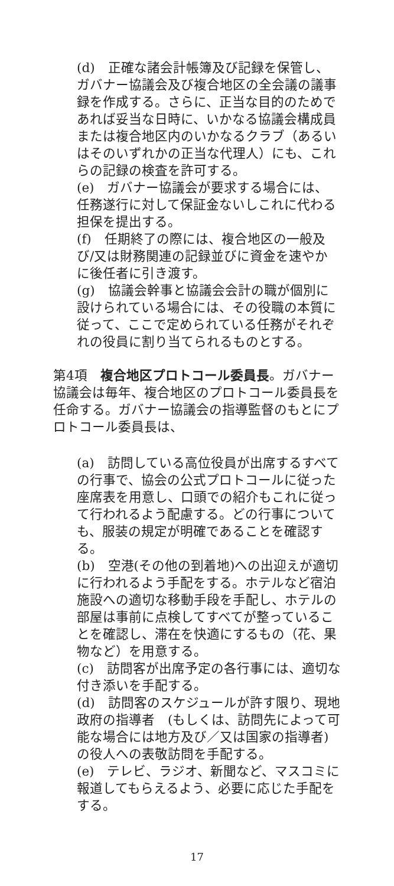(d)　正確な諸会計帳簿及び記録を保管し、ガバナー協議会及び複合地区の全会議の議事録を作成する。さらに、正当な目的のためであれば妥当な日時に、いかなる協議会構成員または複合地区内のいかなるクラブ（あるいはそのいずれかの正当な代理人）にも、これらの記録の検査を許可する。
(e)　ガバナー協議会が要求する場合には、任務遂行に対して保証金ないしこれに代わる担保を提出する。
(f)　任期終了の際には、複合地区の一般及び/又は財務関連の記録並びに資金を速やかに後任者に引き渡す。
(g)　協議会幹事と協議会会計の職が個別に設けられている場合には、その役職の本質に従って、ここで定められている任務がそれぞれの役員に割り当てられるものとする。
第4項　複合地区プロトコール委員長。ガバナー協議会は毎年、複合地区のプロトコール委員長を任命する。ガバナー協議会の指導監督のもとにプロトコール委員長は、
(a)　訪問している高位役員が出席するすべての行事で、協会の公式プロトコールに従った座席表を用意し、口頭での紹介もこれに従って行われるよう配慮する。どの行事についても、服装の規定が明確であることを確認する。
(b)　空港(その他の到着地)への出迎えが適切に行われるよう手配をする。ホテルなど宿泊施設への適切な移動手段を手配し、ホテルの部屋は事前に点検してすべてが整っていることを確認し、滞在を快適にするもの（花、果物など）を用意する。
(c)　訪問客が出席予定の各行事には、適切な付き添いを手配する。
(d)　訪問客のスケジュールが許す限り、現地政府の指導者　(もしくは、訪問先によって可能な場合には地方及び／又は国家の指導者) の役人への表敬訪問を手配する。
(e)　テレビ、ラジオ、新聞など、マスコミに報道してもらえるよう、必要に応じた手配をする。
17